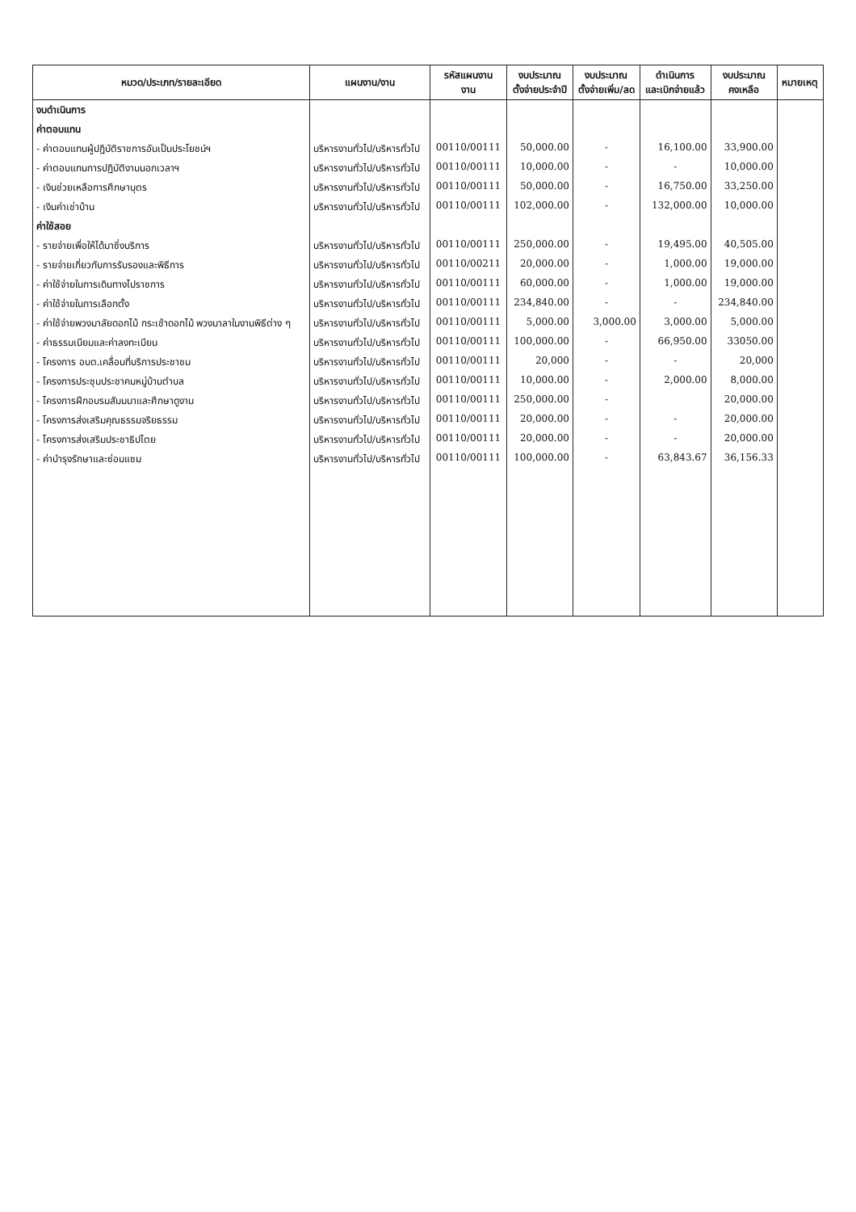| หมวด/ประเภท/รายละเอียด | แผนงาน/งาน | รหัสแผนงาน งาน | งบประมาณ ตั้งจ่ายประจำปี | งบประมาณ ตั้งจ่ายเพิ่ม/ลด | ดำเนินการ และเบิกจ่ายแล้ว | งบประมาณ คงเหลือ | หมายเหตุ |
| --- | --- | --- | --- | --- | --- | --- | --- |
| งบดำเนินการ | | | | | | | |
| ค่าตอบแทน | | | | | | | |
| - ค่าตอบแทนผู้ปฏิบัติราชการอันเป็นประโยชน์ฯ | บริหารงานทั่วไป/บริหารทั่วไป | 00110/00111 | 50,000.00 | - | 16,100.00 | 33,900.00 | |
| - ค่าตอบแทนการปฏิบัติงานนอกเวลาฯ | บริหารงานทั่วไป/บริหารทั่วไป | 00110/00111 | 10,000.00 | - | - | 10,000.00 | |
| - เงินช่วยเหลือการศึกษาบุตร | บริหารงานทั่วไป/บริหารทั่วไป | 00110/00111 | 50,000.00 | - | 16,750.00 | 33,250.00 | |
| - เงินค่าเช่าบ้าน | บริหารงานทั่วไป/บริหารทั่วไป | 00110/00111 | 102,000.00 | - | 132,000.00 | 10,000.00 | |
| ค่าใช้สอย | | | | | | | |
| - รายจ่ายเพื่อให้ได้มาซึ่งบริการ | บริหารงานทั่วไป/บริหารทั่วไป | 00110/00111 | 250,000.00 | - | 19,495.00 | 40,505.00 | |
| - รายจ่ายเกี่ยวกับการรับรองและพิธีการ | บริหารงานทั่วไป/บริหารทั่วไป | 00110/00211 | 20,000.00 | - | 1,000.00 | 19,000.00 | |
| - ค่าใช้จ่ายในการเดินทางไปราชการ | บริหารงานทั่วไป/บริหารทั่วไป | 00110/00111 | 60,000.00 | - | 1,000.00 | 19,000.00 | |
| - ค่าใช้จ่ายในการเลือกตั้ง | บริหารงานทั่วไป/บริหารทั่วไป | 00110/00111 | 234,840.00 | - | - | 234,840.00 | |
| - ค่าใช้จ่ายพวงมาลัยดอกไม้ กระเช้าดอกไม้ พวงมาลาในงานพิธีต่าง ๆ | บริหารงานทั่วไป/บริหารทั่วไป | 00110/00111 | 5,000.00 | 3,000.00 | 3,000.00 | 5,000.00 | |
| - ค่าธรรมเนียมและค่าลงทะเบียน | บริหารงานทั่วไป/บริหารทั่วไป | 00110/00111 | 100,000.00 | - | 66,950.00 | 33050.00 | |
| - โครงการ อบต.เคลื่อนที่บริการประชาชน | บริหารงานทั่วไป/บริหารทั่วไป | 00110/00111 | 20,000 | - | - | 20,000 | |
| - โครงการประชุมประชาคมหมู่บ้านตำบล | บริหารงานทั่วไป/บริหารทั่วไป | 00110/00111 | 10,000.00 | - | 2,000.00 | 8,000.00 | |
| - โครงการฝึกอบรมสัมมนาและศึกษาดูงาน | บริหารงานทั่วไป/บริหารทั่วไป | 00110/00111 | 250,000.00 | - | | 20,000.00 | |
| - โครงการส่งเสริมคุณธรรมจริยธรรม | บริหารงานทั่วไป/บริหารทั่วไป | 00110/00111 | 20,000.00 | - | - | 20,000.00 | |
| - โครงการส่งเสริมประชาธิปไตย | บริหารงานทั่วไป/บริหารทั่วไป | 00110/00111 | 20,000.00 | - | - | 20,000.00 | |
| - ค่าบำรุงรักษาและซ่อมแซม | บริหารงานทั่วไป/บริหารทั่วไป | 00110/00111 | 100,000.00 | - | 63,843.67 | 36,156.33 | |